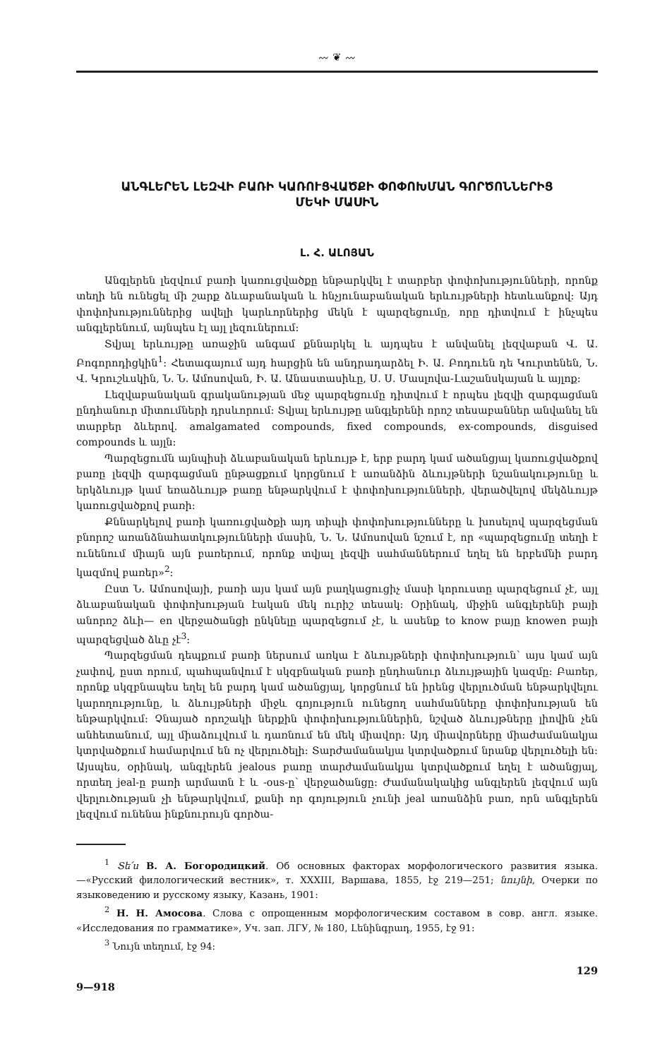〰 ❦ 〰
ԱՆԳԼԵՐԵՆ ԼԵԶՎԻ ԲԱՌԻ ԿԱՌՈՒՑՎԱԾՔԻ ՓՈՓՈԽՄԱՆ ԳՈՐԾՈՆՆԵՐԻՑ
ՄԵԿԻ ՄԱՍԻՆ
Լ. Հ. ԱԼՈՅԱՆ
Անգլերեն լեզվում բառի կառուցվածքը ենթարկվել է տարբեր փոփոխությունների, որոնք տեղի են ունեցել մի շարք ձևաբանական և հնչյունաբանական երևույթների հետևանքով։ Այդ փոփոխություններից ավելի կարևորներից մեկն է պարզեցումը, որը դիտվում է ինչպես անգլերենում, այնպես էլ այլ լեզուներում։
Տվյալ երևույթը առաջին անգամ քննարկել և այդպես է անվանել լեզվաբան Վ. Ա. Բոգորոդիցկին<sup>1</sup>։ Հետագայում այդ հարցին են անդրադարձել Ի. Ա. Բոդուեն դե Կուրտենեն, Ն. Վ. Կրուշևսկին, Ն. Ն. Ամոսովան, Ի. Ա. Անաստասիևը, Ս. Ս. Մասլովա-Լաշանսկայան և այլոք։
Լեզվաբանական գրականության մեջ պարզեցումը դիտվում է որպես լեզվի զարգացման ընդհանուր միտումների դրսևորում։ Տվյալ երևույթը անգլերենի որոշ տեսաբաններ անվանել են տարբեր ձևերով. amalgamated compounds, fixed compounds, ex-compounds, disguised compounds և այլն։
Պարզեցումն այնպիսի ձևաբանական երևույթ է, երբ բարդ կամ ածանցյալ կառուցվածքով բառը լեզվի զարգացման ընթացքում կորցնում է առանձին ձևույթների նշանակությունը և երկձևույթ կամ եռաձևույթ բառը ենթարկվում է փոփոխությունների, վերածվելով մեկձևույթ կառուցվածքով բառի։
Քննարկելով բառի կառուցվածքի այդ տիպի փոփոխությունները և խոսելով պարզեցման բնորոշ առանձնահատկությունների մասին, Ն. Ն. Ամոսովան նշում է, որ «պարզեցումը տեղի է ունենում միայն այն բառերում, որոնք տվյալ լեզվի սահմաններում եղել են երբեմնի բարդ կազմով բառեր»<sup>2</sup>։
Ըստ Ն. Ամոսովայի, բառի այս կամ այն բաղկացուցիչ մասի կորուստը պարզեցում չէ, այլ ձևաբանական փոփոխության էական մեկ ուրիշ տեսակ։ Օրինակ, միջին անգլերենի բայի անորոշ ձևի— en վերջածանցի ընկնելը պարզեցում չէ, և ասենք to know բայը knowen բայի պարզեցված ձևը չէ<sup>3</sup>։
Պարզեցման դեպքում բառի ներսում առկա է ձևույթների փոփոխություն՝ այս կամ այն չափով, ըստ որում, պահպանվում է սկզբնական բառի ընդհանուր ձևույթային կազմը։ Բառեր, որոնք սկզբնապես եղել են բարդ կամ ածանցյալ, կորցնում են իրենց վերլուծման ենթարկվելու կարողությունը, և ձևույթների միջև գոյություն ունեցող սահմանները փոփոխության են ենթարկվում։ Չնայած որոշակի ներքին փոփոխություններին, նշված ձևույթները լիովին չեն անհետանում, այլ միաձուլվում և դառնում են մեկ միավոր։ Այդ միավորները միաժամանակյա կտրվածքում համարվում են ոչ վերլուծելի։ Տարժամանակյա կտրվածքում նրանք վերլուծելի են։ Այսպես, օրինակ, անգլերեն jealous բառը տարժամանակյա կտրվածքում եղել է ածանցյալ, որտեղ jeal-ը բառի արմատն է և -ous-ը՝ վերջածանցը։ Ժամանակակից անգլերեն լեզվում այն վերլուծության չի ենթարկվում, քանի որ գոյություն չունի jeal առանձին բառ, որն անգլերեն լեզվում ունենա ինքնուրույն գործա-
<sup>1</sup> Տե՛ս В. А. Богородицкий. Об основных факторах морфологического развития языка.—«Русский филологический вестник», т. XXXIII, Варшава, 1855, էջ 219—251; նույնի, Очерки по языковедению и русскому языку, Казань, 1901։
<sup>2</sup> Н. Н. Амосова. Слова с опрощенным морфологическим составом в совр. англ. языке. «Исследования по грамматике», Уч. зап. ЛГУ, № 180, Լենինգրադ, 1955, էջ 91։
<sup>3</sup> Նույն տեղում, էջ 94։
129
9—918